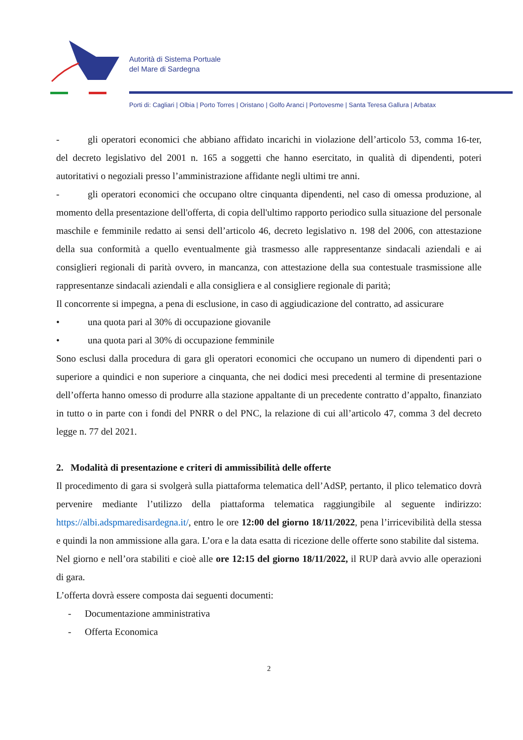Autorità di Sistema Portuale
del Mare di Sardegna
Porti di: Cagliari | Olbia | Porto Torres | Oristano | Golfo Aranci | Portovesme | Santa Teresa Gallura | Arbatax
- gli operatori economici che abbiano affidato incarichi in violazione dell’articolo 53, comma 16-ter, del decreto legislativo del 2001 n. 165 a soggetti che hanno esercitato, in qualità di dipendenti, poteri autoritativi o negoziali presso l’amministrazione affidante negli ultimi tre anni.
- gli operatori economici che occupano oltre cinquanta dipendenti, nel caso di omessa produzione, al momento della presentazione dell'offerta, di copia dell'ultimo rapporto periodico sulla situazione del personale maschile e femminile redatto ai sensi dell’articolo 46, decreto legislativo n. 198 del 2006, con attestazione della sua conformità a quello eventualmente già trasmesso alle rappresentanze sindacali aziendali e ai consiglieri regionali di parità ovvero, in mancanza, con attestazione della sua contestuale trasmissione alle rappresentanze sindacali aziendali e alla consigliera e al consigliere regionale di parità;
Il concorrente si impegna, a pena di esclusione, in caso di aggiudicazione del contratto, ad assicurare
• una quota pari al 30% di occupazione giovanile
• una quota pari al 30% di occupazione femminile
Sono esclusi dalla procedura di gara gli operatori economici che occupano un numero di dipendenti pari o superiore a quindici e non superiore a cinquanta, che nei dodici mesi precedenti al termine di presentazione dell’offerta hanno omesso di produrre alla stazione appaltante di un precedente contratto d’appalto, finanziato in tutto o in parte con i fondi del PNRR o del PNC, la relazione di cui all’articolo 47, comma 3 del decreto legge n. 77 del 2021.
2. Modalità di presentazione e criteri di ammissibilità delle offerte
Il procedimento di gara si svolgerà sulla piattaforma telematica dell’AdSP, pertanto, il plico telematico dovrà pervenire mediante l’utilizzo della piattaforma telematica raggiungibile al seguente indirizzo: https://albi.adspmaredisardegna.it/, entro le ore 12:00 del giorno 18/11/2022, pena l’irricevibilità della stessa e quindi la non ammissione alla gara. L’ora e la data esatta di ricezione delle offerte sono stabilite dal sistema.
Nel giorno e nell’ora stabiliti e cioè alle ore 12:15 del giorno 18/11/2022, il RUP darà avvio alle operazioni di gara.
L’offerta dovrà essere composta dai seguenti documenti:
- Documentazione amministrativa
- Offerta Economica
2